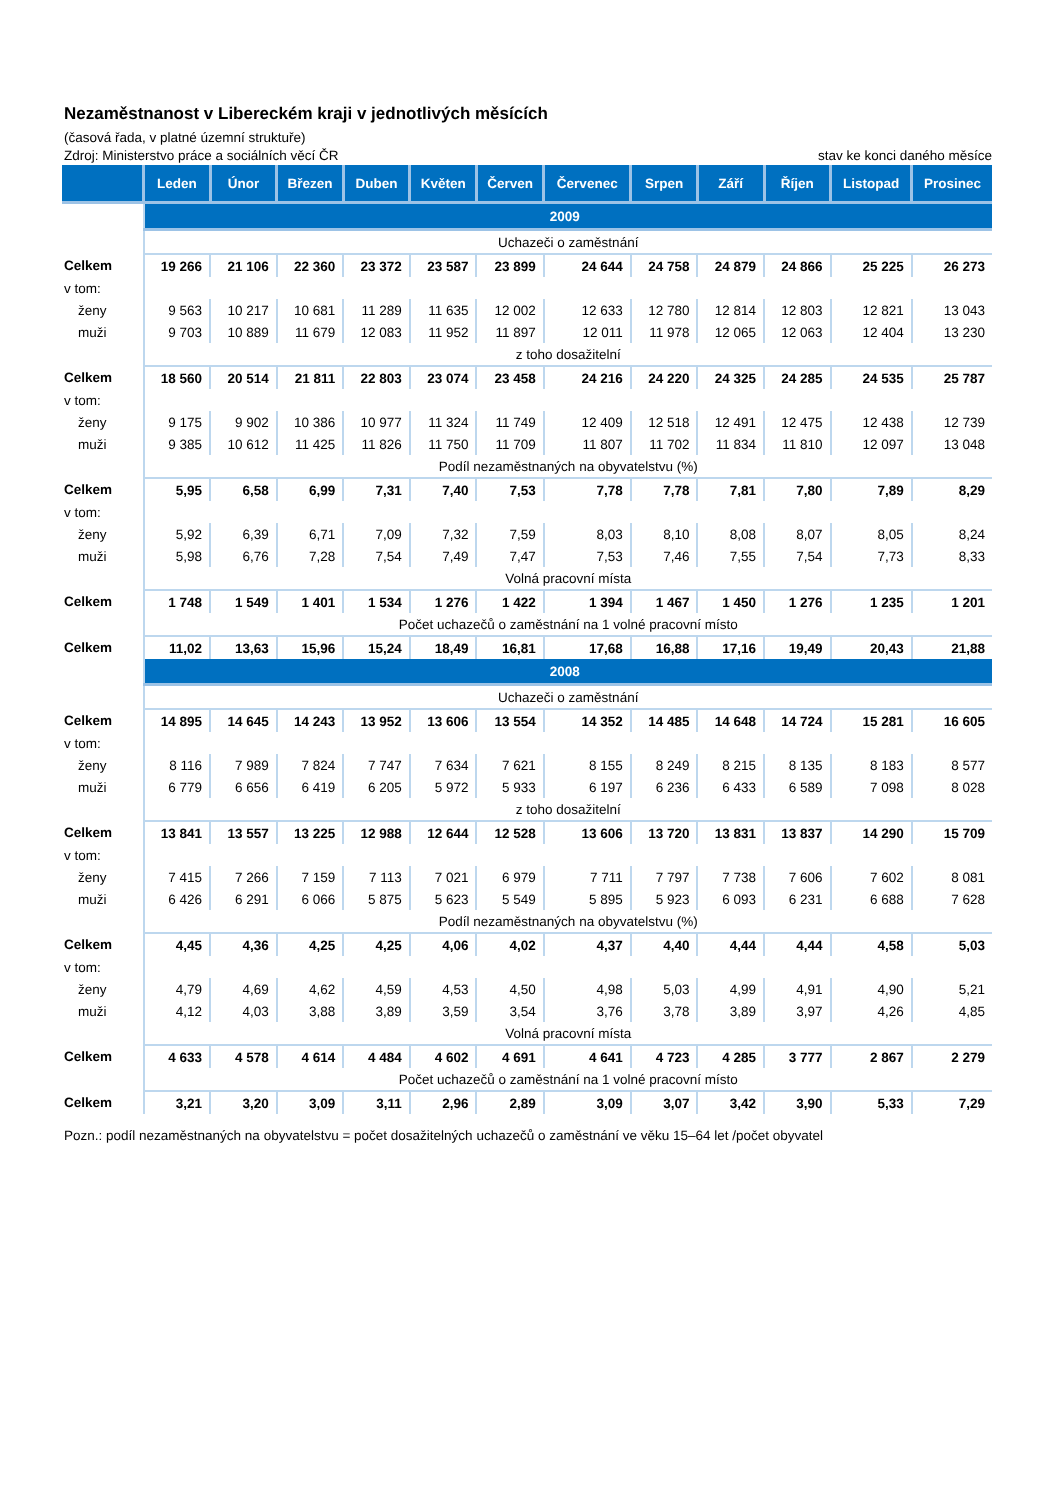Nezaměstnanost v Libereckém kraji v jednotlivých měsících
(časová řada, v platné územní struktuře)
Zdroj: Ministerstvo práce a sociálních věcí ČR stav ke konci daného měsíce
| | Leden | Únor | Březen | Duben | Květen | Červen | Červenec | Srpen | Září | Říjen | Listopad | Prosinec |
| --- | --- | --- | --- | --- | --- | --- | --- | --- | --- | --- | --- | --- |
| | 2009 | | | | | | | | | | | |
| | Uchazeči o zaměstnání | | | | | | | | | | | |
| Celkem | 19 266 | 21 106 | 22 360 | 23 372 | 23 587 | 23 899 | 24 644 | 24 758 | 24 879 | 24 866 | 25 225 | 26 273 |
| v tom: | | | | | | | | | | | | |
| ženy | 9 563 | 10 217 | 10 681 | 11 289 | 11 635 | 12 002 | 12 633 | 12 780 | 12 814 | 12 803 | 12 821 | 13 043 |
| muži | 9 703 | 10 889 | 11 679 | 12 083 | 11 952 | 11 897 | 12 011 | 11 978 | 12 065 | 12 063 | 12 404 | 13 230 |
| | z toho dosažitelní | | | | | | | | | | | |
| Celkem | 18 560 | 20 514 | 21 811 | 22 803 | 23 074 | 23 458 | 24 216 | 24 220 | 24 325 | 24 285 | 24 535 | 25 787 |
| v tom: | | | | | | | | | | | | |
| ženy | 9 175 | 9 902 | 10 386 | 10 977 | 11 324 | 11 749 | 12 409 | 12 518 | 12 491 | 12 475 | 12 438 | 12 739 |
| muži | 9 385 | 10 612 | 11 425 | 11 826 | 11 750 | 11 709 | 11 807 | 11 702 | 11 834 | 11 810 | 12 097 | 13 048 |
| | Podíl nezaměstnaných na obyvatelstvu (%) | | | | | | | | | | | |
| Celkem | 5,95 | 6,58 | 6,99 | 7,31 | 7,40 | 7,53 | 7,78 | 7,78 | 7,81 | 7,80 | 7,89 | 8,29 |
| v tom: | | | | | | | | | | | | |
| ženy | 5,92 | 6,39 | 6,71 | 7,09 | 7,32 | 7,59 | 8,03 | 8,10 | 8,08 | 8,07 | 8,05 | 8,24 |
| muži | 5,98 | 6,76 | 7,28 | 7,54 | 7,49 | 7,47 | 7,53 | 7,46 | 7,55 | 7,54 | 7,73 | 8,33 |
| | Volná pracovní místa | | | | | | | | | | | |
| Celkem | 1 748 | 1 549 | 1 401 | 1 534 | 1 276 | 1 422 | 1 394 | 1 467 | 1 450 | 1 276 | 1 235 | 1 201 |
| | Počet uchazečů o zaměstnání na 1 volné pracovní místo | | | | | | | | | | | |
| Celkem | 11,02 | 13,63 | 15,96 | 15,24 | 18,49 | 16,81 | 17,68 | 16,88 | 17,16 | 19,49 | 20,43 | 21,88 |
| | 2008 | | | | | | | | | | | |
| | Uchazeči o zaměstnání | | | | | | | | | | | |
| Celkem | 14 895 | 14 645 | 14 243 | 13 952 | 13 606 | 13 554 | 14 352 | 14 485 | 14 648 | 14 724 | 15 281 | 16 605 |
| v tom: | | | | | | | | | | | | |
| ženy | 8 116 | 7 989 | 7 824 | 7 747 | 7 634 | 7 621 | 8 155 | 8 249 | 8 215 | 8 135 | 8 183 | 8 577 |
| muži | 6 779 | 6 656 | 6 419 | 6 205 | 5 972 | 5 933 | 6 197 | 6 236 | 6 433 | 6 589 | 7 098 | 8 028 |
| | z toho dosažitelní | | | | | | | | | | | |
| Celkem | 13 841 | 13 557 | 13 225 | 12 988 | 12 644 | 12 528 | 13 606 | 13 720 | 13 831 | 13 837 | 14 290 | 15 709 |
| v tom: | | | | | | | | | | | | |
| ženy | 7 415 | 7 266 | 7 159 | 7 113 | 7 021 | 6 979 | 7 711 | 7 797 | 7 738 | 7 606 | 7 602 | 8 081 |
| muži | 6 426 | 6 291 | 6 066 | 5 875 | 5 623 | 5 549 | 5 895 | 5 923 | 6 093 | 6 231 | 6 688 | 7 628 |
| | Podíl nezaměstnaných na obyvatelstvu (%) | | | | | | | | | | | |
| Celkem | 4,45 | 4,36 | 4,25 | 4,25 | 4,06 | 4,02 | 4,37 | 4,40 | 4,44 | 4,44 | 4,58 | 5,03 |
| v tom: | | | | | | | | | | | | |
| ženy | 4,79 | 4,69 | 4,62 | 4,59 | 4,53 | 4,50 | 4,98 | 5,03 | 4,99 | 4,91 | 4,90 | 5,21 |
| muži | 4,12 | 4,03 | 3,88 | 3,89 | 3,59 | 3,54 | 3,76 | 3,78 | 3,89 | 3,97 | 4,26 | 4,85 |
| | Volná pracovní místa | | | | | | | | | | | |
| Celkem | 4 633 | 4 578 | 4 614 | 4 484 | 4 602 | 4 691 | 4 641 | 4 723 | 4 285 | 3 777 | 2 867 | 2 279 |
| | Počet uchazečů o zaměstnání na 1 volné pracovní místo | | | | | | | | | | | |
| Celkem | 3,21 | 3,20 | 3,09 | 3,11 | 2,96 | 2,89 | 3,09 | 3,07 | 3,42 | 3,90 | 5,33 | 7,29 |
Pozn.: podíl nezaměstnaných na obyvatelstvu = počet dosažitelných uchazečů o zaměstnání ve věku 15–64 let /počet obyvatel